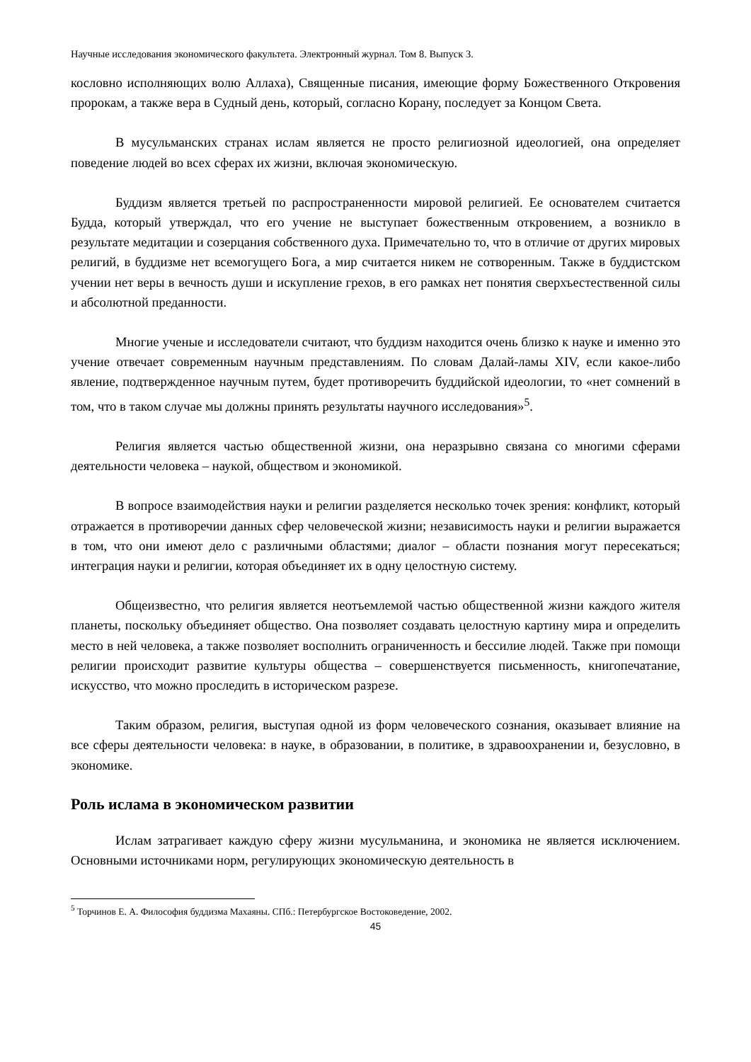Научные исследования экономического факультета. Электронный журнал. Том 8. Выпуск 3.
кословно исполняющих волю Аллаха), Священные писания, имеющие форму Божественного Откровения пророкам, а также вера в Судный день, который, согласно Корану, последует за Концом Света.
В мусульманских странах ислам является не просто религиозной идеологией, она определяет поведение людей во всех сферах их жизни, включая экономическую.
Буддизм является третьей по распространенности мировой религией. Ее основателем считается Будда, который утверждал, что его учение не выступает божественным откровением, а возникло в результате медитации и созерцания собственного духа. Примечательно то, что в отличие от других мировых религий, в буддизме нет всемогущего Бога, а мир считается никем не сотворенным. Также в буддистском учении нет веры в вечность души и искупление грехов, в его рамках нет понятия сверхъестественной силы и абсолютной преданности.
Многие ученые и исследователи считают, что буддизм находится очень близко к науке и именно это учение отвечает современным научным представлениям. По словам Далай-ламы XIV, если какое-либо явление, подтвержденное научным путем, будет противоречить буддийской идеологии, то «нет сомнений в том, что в таком случае мы должны принять результаты научного исследования»<sup>5</sup>.
Религия является частью общественной жизни, она неразрывно связана со многими сферами деятельности человека – наукой, обществом и экономикой.
В вопросе взаимодействия науки и религии разделяется несколько точек зрения: конфликт, который отражается в противоречии данных сфер человеческой жизни; независимость науки и религии выражается в том, что они имеют дело с различными областями; диалог – области познания могут пересекаться; интеграция науки и религии, которая объединяет их в одну целостную систему.
Общеизвестно, что религия является неотъемлемой частью общественной жизни каждого жителя планеты, поскольку объединяет общество. Она позволяет создавать целостную картину мира и определить место в ней человека, а также позволяет восполнить ограниченность и бессилие людей. Также при помощи религии происходит развитие культуры общества – совершенствуется письменность, книгопечатание, искусство, что можно проследить в историческом разрезе.
Таким образом, религия, выступая одной из форм человеческого сознания, оказывает влияние на все сферы деятельности человека: в науке, в образовании, в политике, в здравоохранении и, безусловно, в экономике.
Роль ислама в экономическом развитии
Ислам затрагивает каждую сферу жизни мусульманина, и экономика не является исключением. Основными источниками норм, регулирующих экономическую деятельность в
<sup>5</sup> Торчинов Е. А. Философия буддизма Махаяны. СПб.: Петербургское Востоковедение, 2002.
45